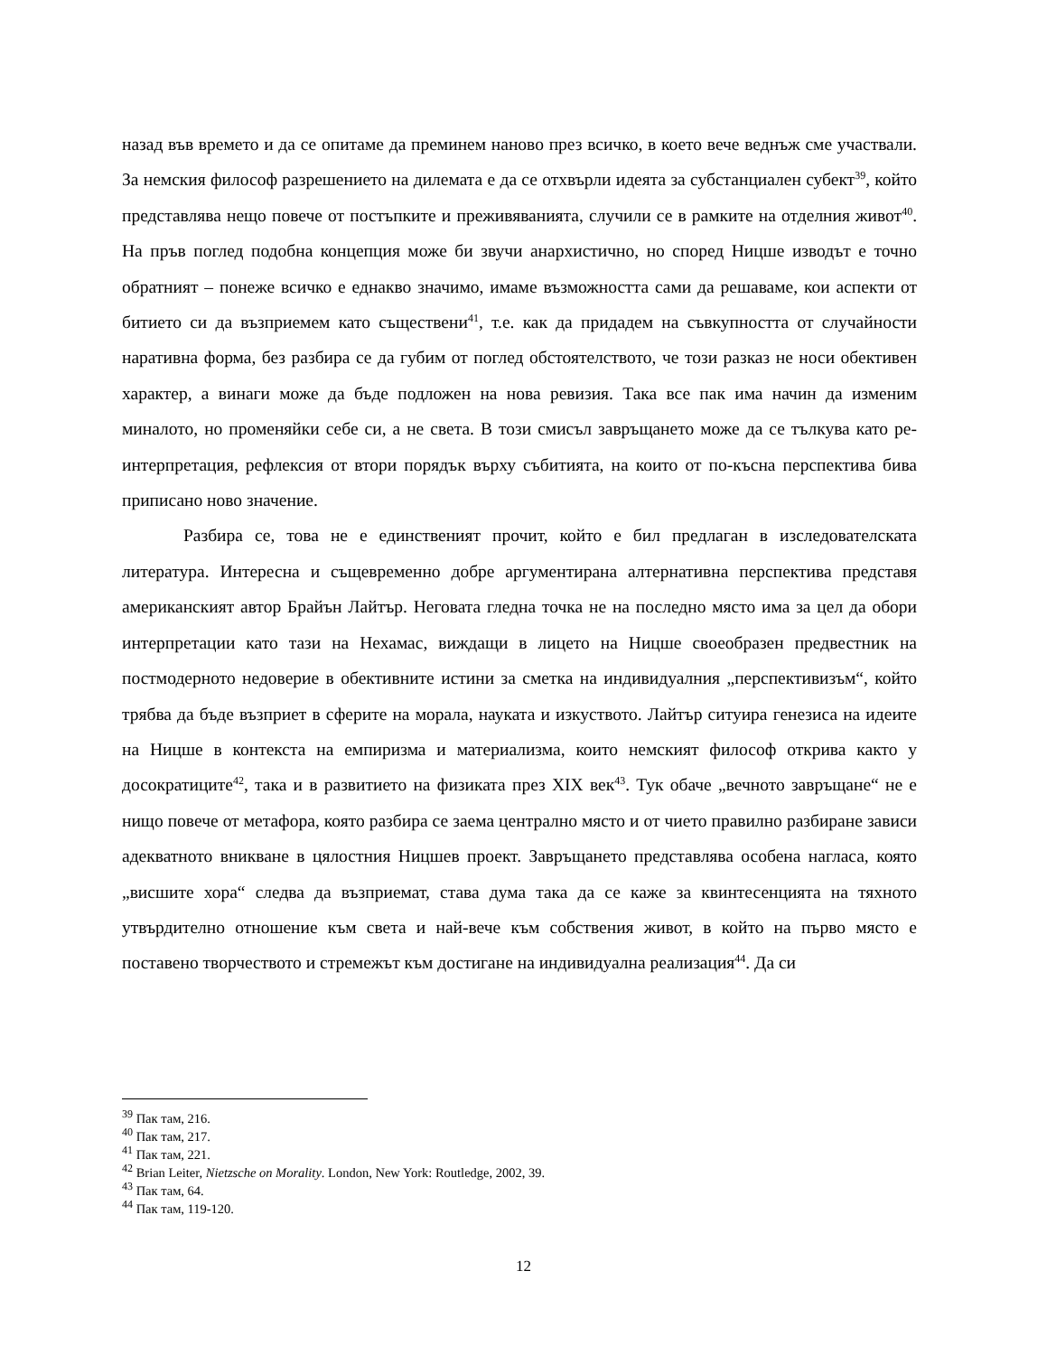назад във времето и да се опитаме да преминем наново през всичко, в което вече веднъж сме участвали. За немския философ разрешението на дилемата е да се отхвърли идеята за субстанциален субект<sup>39</sup>, който представлява нещо повече от постъпките и преживяванията, случили се в рамките на отделния живот<sup>40</sup>. На пръв поглед подобна концепция може би звучи анархистично, но според Ницше изводът е точно обратният – понеже всичко е еднакво значимо, имаме възможността сами да решаваме, кои аспекти от битието си да възприемем като съществени<sup>41</sup>, т.е. как да придадем на съвкупността от случайности наративна форма, без разбира се да губим от поглед обстоятелството, че този разказ не носи обективен характер, а винаги може да бъде подложен на нова ревизия. Така все пак има начин да изменим миналото, но променяйки себе си, а не света. В този смисъл завръщането може да се тълкува като ре-интерпретация, рефлексия от втори порядък върху събитията, на които от по-късна перспектива бива приписано ново значение.
Разбира се, това не е единственият прочит, който е бил предлаган в изследователската литература. Интересна и същевременно добре аргументирана алтернативна перспектива представя американският автор Брайън Лайтър. Неговата гледна точка не на последно място има за цел да обори интерпретации като тази на Нехамас, виждащи в лицето на Ницше своеобразен предвестник на постмодерното недоверие в обективните истини за сметка на индивидуалния „перспективизъм“, който трябва да бъде възприет в сферите на морала, науката и изкуството. Лайтър ситуира генезиса на идеите на Ницше в контекста на емпиризма и материализма, които немският философ открива както у досократиците<sup>42</sup>, така и в развитието на физиката през XIX век<sup>43</sup>. Тук обаче „вечното завръщане“ не е нищо повече от метафора, която разбира се заема централно място и от чието правилно разбиране зависи адекватното вникване в цялостния Ницшев проект. Завръщането представлява особена нагласа, която „висшите хора“ следва да възприемат, става дума така да се каже за квинтесенцията на тяхното утвърдително отношение към света и най-вече към собствения живот, в който на първо място е поставено творчеството и стремежът към достигане на индивидуална реализация<sup>44</sup>. Да си
<sup>39</sup> Пак там, 216.
<sup>40</sup> Пак там, 217.
<sup>41</sup> Пак там, 221.
<sup>42</sup> Brian Leiter, Nietzsche on Morality. London, New York: Routledge, 2002, 39.
<sup>43</sup> Пак там, 64.
<sup>44</sup> Пак там, 119-120.
12